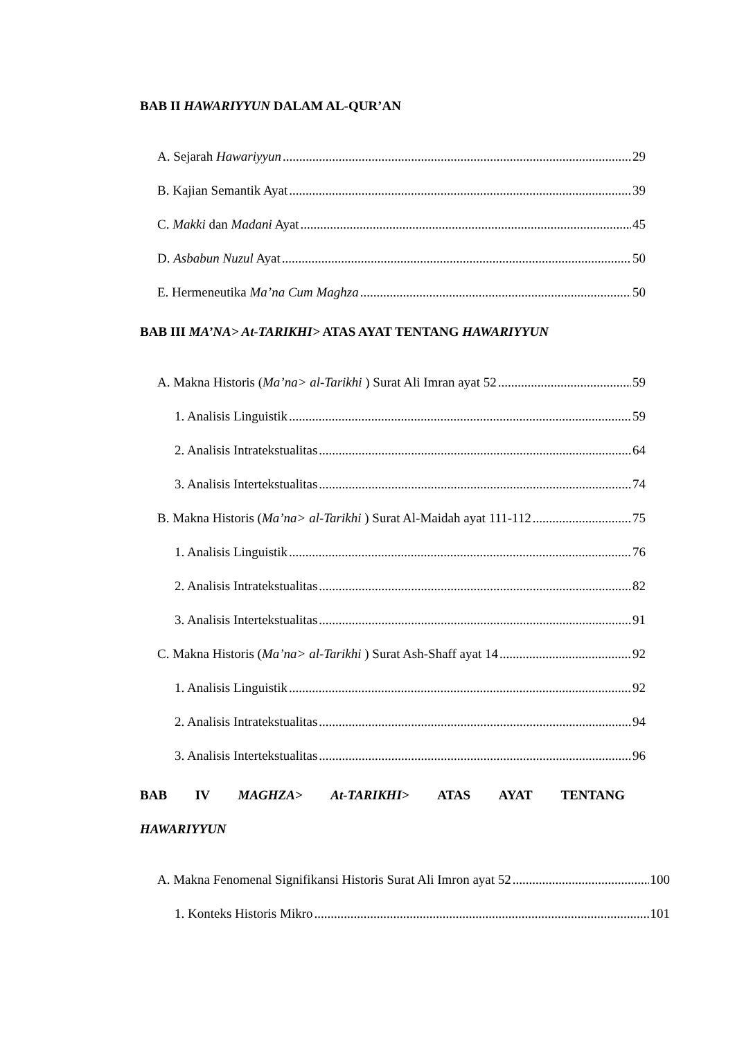BAB II HAWARIYYUN DALAM AL-QUR’AN
A. Sejarah Hawariyyun 29
B. Kajian Semantik Ayat 39
C. Makki dan Madani Ayat 45
D. Asbabun Nuzul Ayat 50
E. Hermeneutika Ma’na Cum Maghza 50
BAB III MA’NA> At-TARIKHI> ATAS AYAT TENTANG HAWARIYYUN
A. Makna Historis (Ma’na> al-Tarikhi ) Surat Ali Imran ayat 52 59
1. Analisis Linguistik 59
2. Analisis Intratekstualitas 64
3. Analisis Intertekstualitas 74
B. Makna Historis (Ma’na> al-Tarikhi ) Surat Al-Maidah ayat 111-112 75
1. Analisis Linguistik 76
2. Analisis Intratekstualitas 82
3. Analisis Intertekstualitas 91
C. Makna Historis (Ma’na> al-Tarikhi ) Surat Ash-Shaff ayat 14 92
1. Analisis Linguistik 92
2. Analisis Intratekstualitas 94
3. Analisis Intertekstualitas 96
BAB IV MAGHZA> At-TARIKHI> ATAS AYAT TENTANG
HAWARIYYUN
A. Makna Fenomenal Signifikansi Historis Surat Ali Imron ayat 52 100
1. Konteks Historis Mikro 101